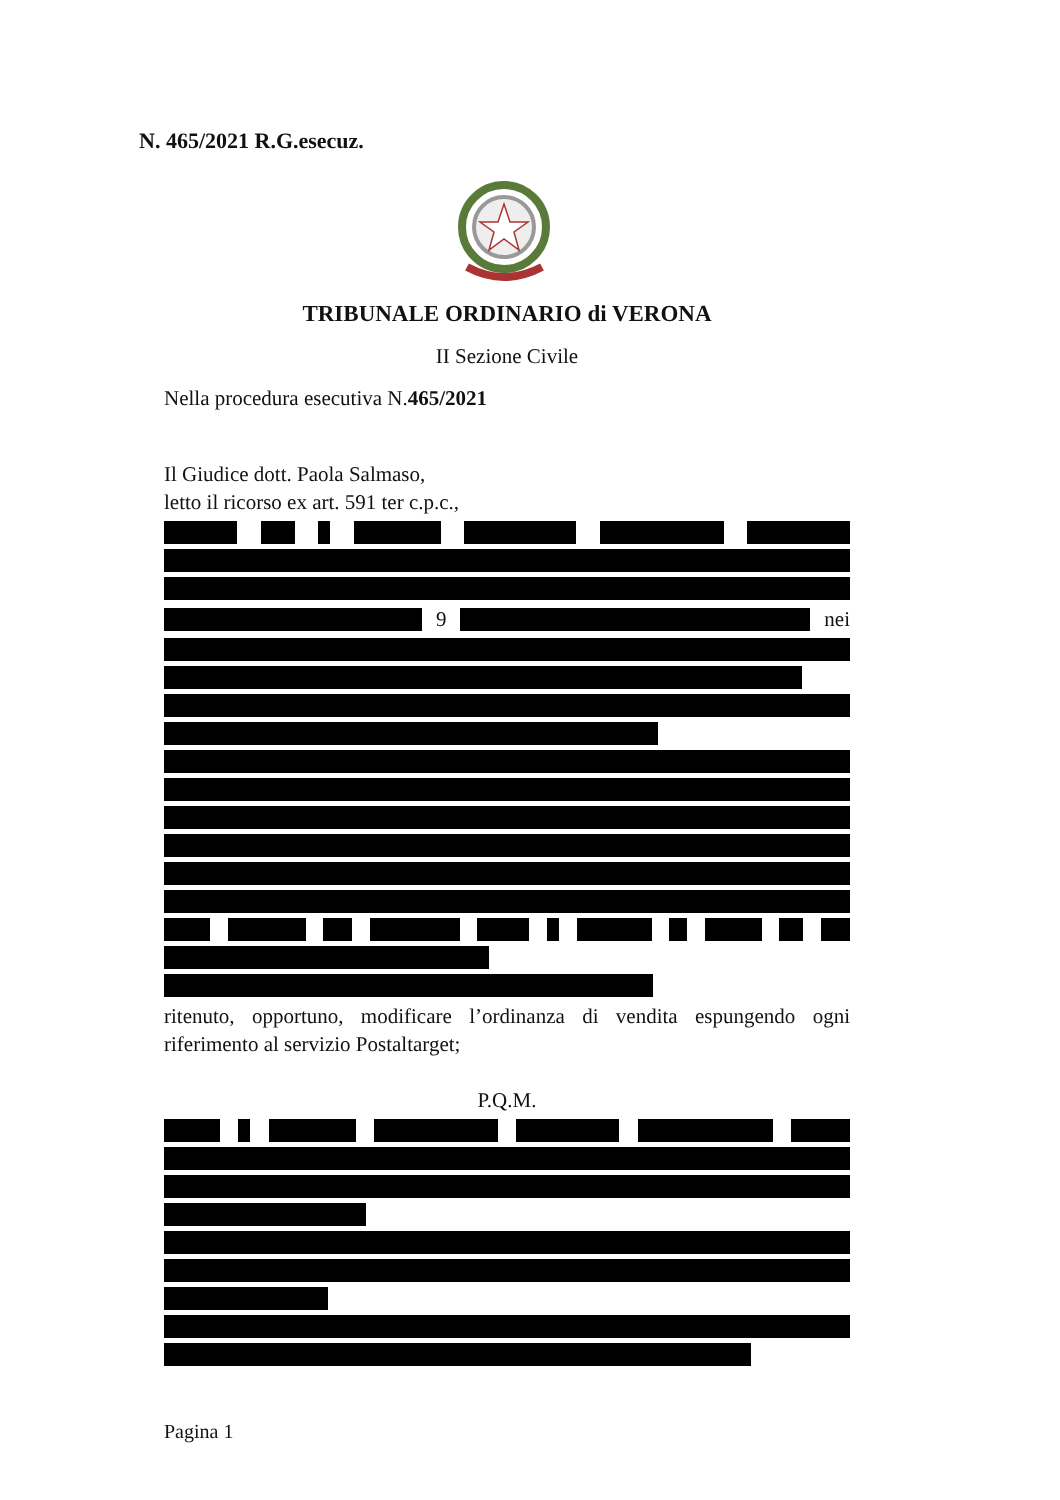N. 465/2021 R.G.esecuz.
TRIBUNALE ORDINARIO di VERONA
II Sezione Civile
Nella procedura esecutiva N.465/2021
Il Giudice dott. Paola Salmaso,
letto il ricorso ex art. 591 ter c.p.c.,
9 nei
ritenuto, opportuno, modificare l’ordinanza di vendita espungendo ogni riferimento al servizio Postaltarget;
P.Q.M.
Pagina 1